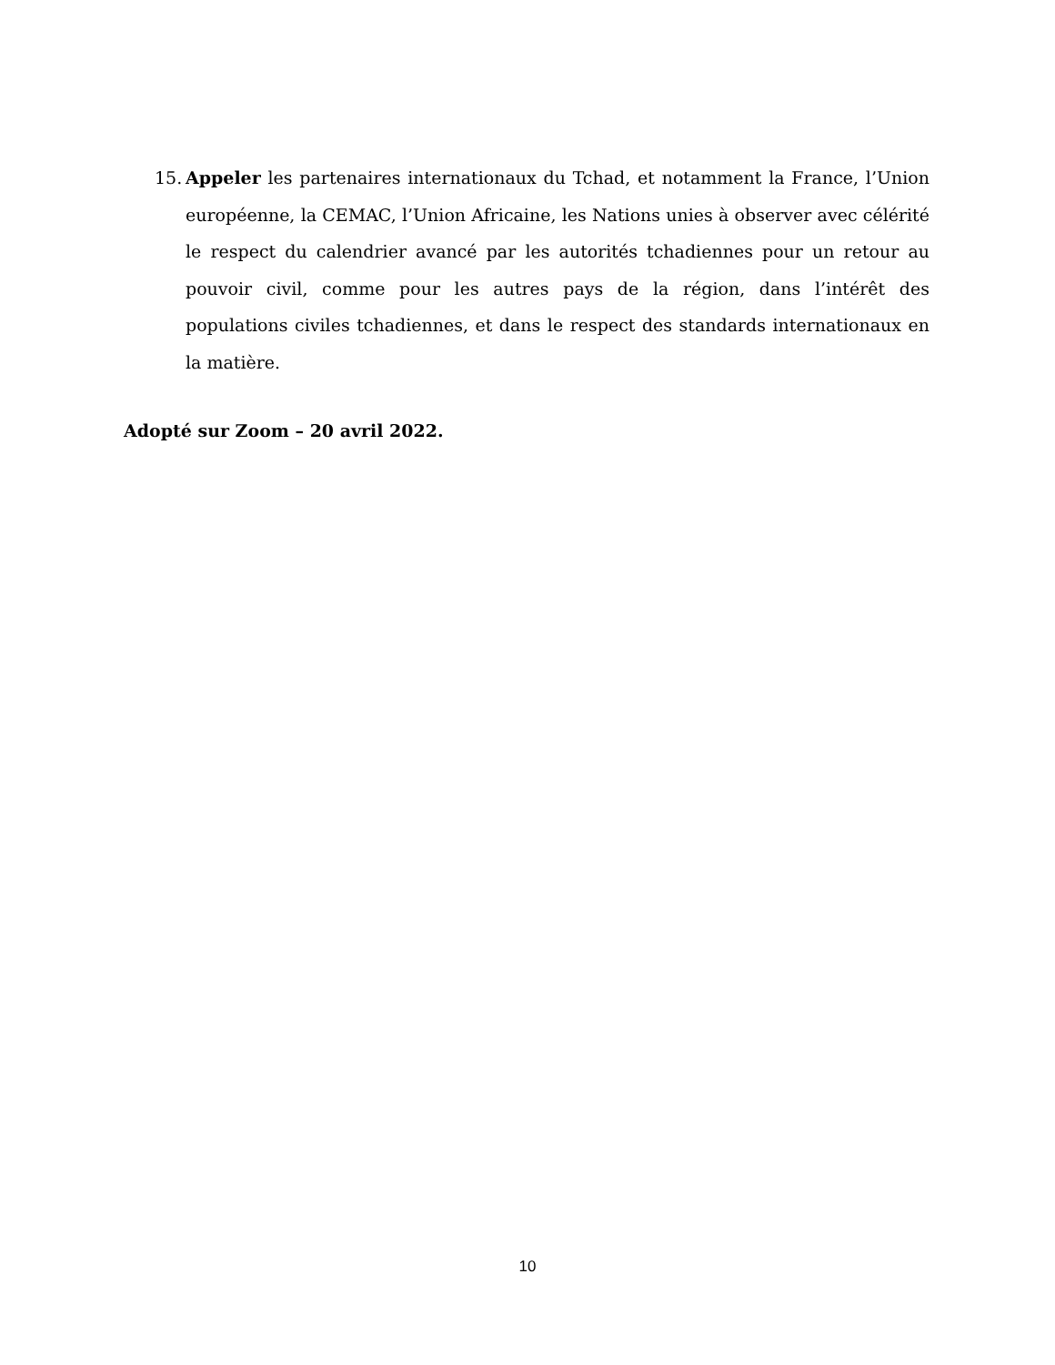15. Appeler les partenaires internationaux du Tchad, et notamment la France, l’Union européenne, la CEMAC, l’Union Africaine, les Nations unies à observer avec célérité le respect du calendrier avancé par les autorités tchadiennes pour un retour au pouvoir civil, comme pour les autres pays de la région, dans l’intérêt des populations civiles tchadiennes, et dans le respect des standards internationaux en la matière.
Adopté sur Zoom – 20 avril 2022.
10